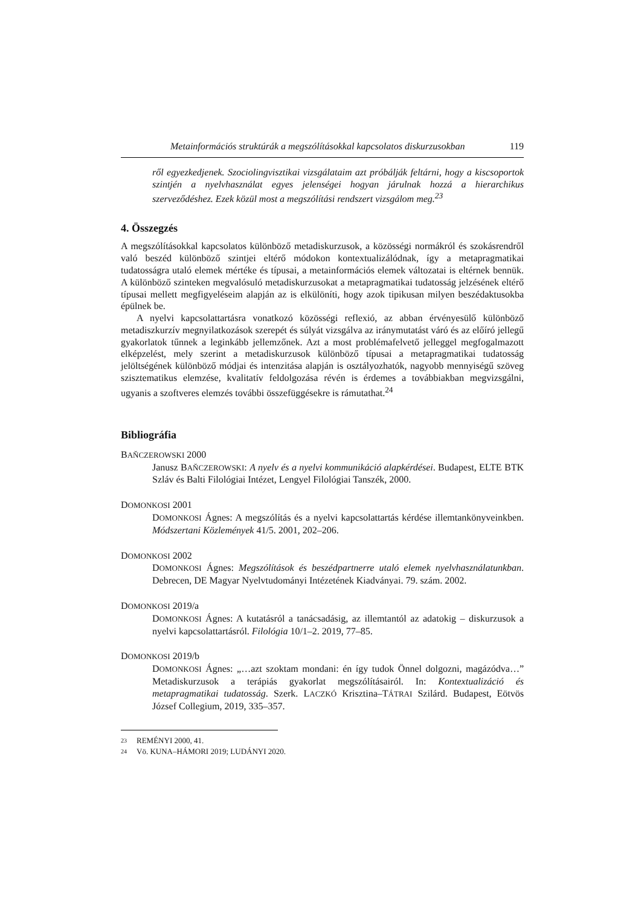Metainformációs struktúrák a megszólításokkal kapcsolatos diskurzusokban 119
ről egyezkedjenek. Szociolingvisztikai vizsgálataim azt próbálják feltárni, hogy a kiscsoportok szintjén a nyelvhasználat egyes jelenségei hogyan járulnak hozzá a hierarchikus szerveződéshez. Ezek közül most a megszólítási rendszert vizsgálom meg.<sup>23</sup>
4. Összegzés
A megszólításokkal kapcsolatos különböző metadiskurzusok, a közösségi normákról és szokásrendről való beszéd különböző szintjei eltérő módokon kontextualizálódnak, így a metapragmatikai tudatosságra utaló elemek mértéke és típusai, a metainformációs elemek változatai is eltérnek bennük. A különböző szinteken megvalósuló metadiskurzusokat a metapragmatikai tudatosság jelzésének eltérő típusai mellett megfigyeléseim alapján az is elkülöníti, hogy azok tipikusan milyen beszédaktusokba épülnek be.
A nyelvi kapcsolattartásra vonatkozó közösségi reflexió, az abban érvényesülő különböző metadiszkurzív megnyilatkozások szerepét és súlyát vizsgálva az iránymutatást váró és az előíró jellegű gyakorlatok tűnnek a leginkább jellemzőnek. Azt a most problémafelvető jelleggel megfogalmazott elképzelést, mely szerint a metadiskurzusok különböző típusai a metapragmatikai tudatosság jelöltségének különböző módjai és intenzitása alapján is osztályozhatók, nagyobb mennyiségű szöveg szisztematikus elemzése, kvalitatív feldolgozása révén is érdemes a továbbiakban megvizsgálni, ugyanis a szoftveres elemzés további összefüggésekre is rámutathat.<sup>24</sup>
Bibliográfia
BAŇCZEROWSKI 2000
Janusz BAŇCZEROWSKI: A nyelv és a nyelvi kommunikáció alapkérdései. Budapest, ELTE BTK Szláv és Balti Filológiai Intézet, Lengyel Filológiai Tanszék, 2000.
DOMONKOSI 2001
DOMONKOSI Ágnes: A megszólítás és a nyelvi kapcsolattartás kérdése illemtankönyveinkben. Módszertani Közlemények 41/5. 2001, 202–206.
DOMONKOSI 2002
DOMONKOSI Ágnes: Megszólítások és beszédpartnerre utaló elemek nyelvhasználatunkban. Debrecen, DE Magyar Nyelvtudományi Intézetének Kiadványai. 79. szám. 2002.
DOMONKOSI 2019/a
DOMONKOSI Ágnes: A kutatásról a tanácsadásig, az illemtantól az adatokig – diskurzusok a nyelvi kapcsolattartásról. Filológia 10/1–2. 2019, 77–85.
DOMONKOSI 2019/b
DOMONKOSI Ágnes: „…azt szoktam mondani: én így tudok Önnel dolgozni, magázódva…” Metadiskurzusok a terápiás gyakorlat megszólításairól. In: Kontextualizáció és metapragmatikai tudatosság. Szerk. LACZKÓ Krisztina–TÁTRAI Szilárd. Budapest, Eötvös József Collegium, 2019, 335–357.
23 REMÉNYI 2000, 41.
24 Vö. KUNA–HÁMORI 2019; LUDÁNYI 2020.